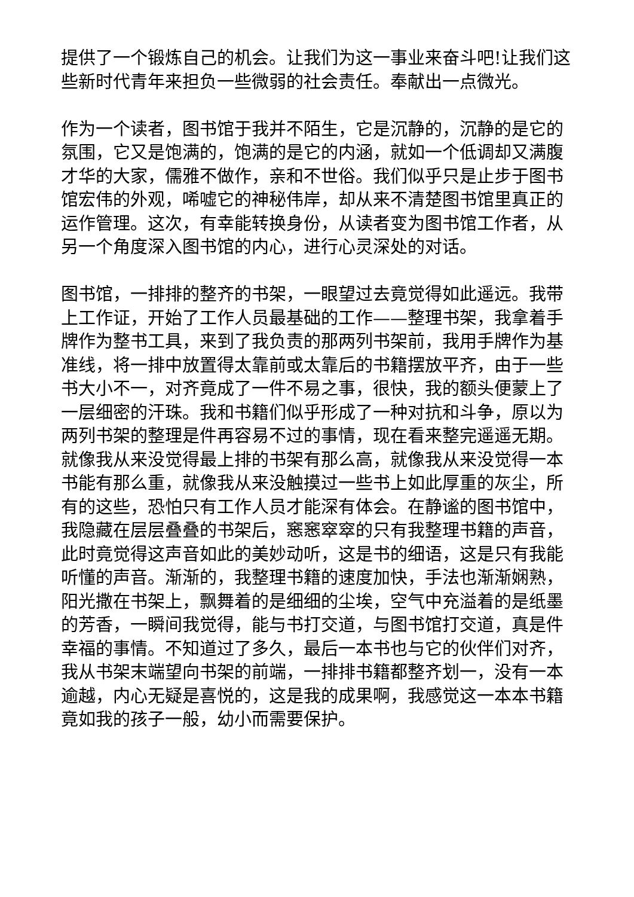提供了一个锻炼自己的机会。让我们为这一事业来奋斗吧!让我们这些新时代青年来担负一些微弱的社会责任。奉献出一点微光。
作为一个读者，图书馆于我并不陌生，它是沉静的，沉静的是它的氛围，它又是饱满的，饱满的是它的内涵，就如一个低调却又满腹才华的大家，儒雅不做作，亲和不世俗。我们似乎只是止步于图书馆宏伟的外观，唏嘘它的神秘伟岸，却从来不清楚图书馆里真正的运作管理。这次，有幸能转换身份，从读者变为图书馆工作者，从另一个角度深入图书馆的内心，进行心灵深处的对话。
图书馆，一排排的整齐的书架，一眼望过去竟觉得如此遥远。我带上工作证，开始了工作人员最基础的工作——整理书架，我拿着手牌作为整书工具，来到了我负责的那两列书架前，我用手牌作为基准线，将一排中放置得太靠前或太靠后的书籍摆放平齐，由于一些书大小不一，对齐竟成了一件不易之事，很快，我的额头便蒙上了一层细密的汗珠。我和书籍们似乎形成了一种对抗和斗争，原以为两列书架的整理是件再容易不过的事情，现在看来整完遥遥无期。就像我从来没觉得最上排的书架有那么高，就像我从来没觉得一本书能有那么重，就像我从来没触摸过一些书上如此厚重的灰尘，所有的这些，恐怕只有工作人员才能深有体会。在静谧的图书馆中，我隐藏在层层叠叠的书架后，窸窸窣窣的只有我整理书籍的声音，此时竟觉得这声音如此的美妙动听，这是书的细语，这是只有我能听懂的声音。渐渐的，我整理书籍的速度加快，手法也渐渐娴熟，阳光撒在书架上，飘舞着的是细细的尘埃，空气中充溢着的是纸墨的芳香，一瞬间我觉得，能与书打交道，与图书馆打交道，真是件幸福的事情。不知道过了多久，最后一本书也与它的伙伴们对齐，我从书架末端望向书架的前端，一排排书籍都整齐划一，没有一本逾越，内心无疑是喜悦的，这是我的成果啊，我感觉这一本本书籍竟如我的孩子一般，幼小而需要保护。